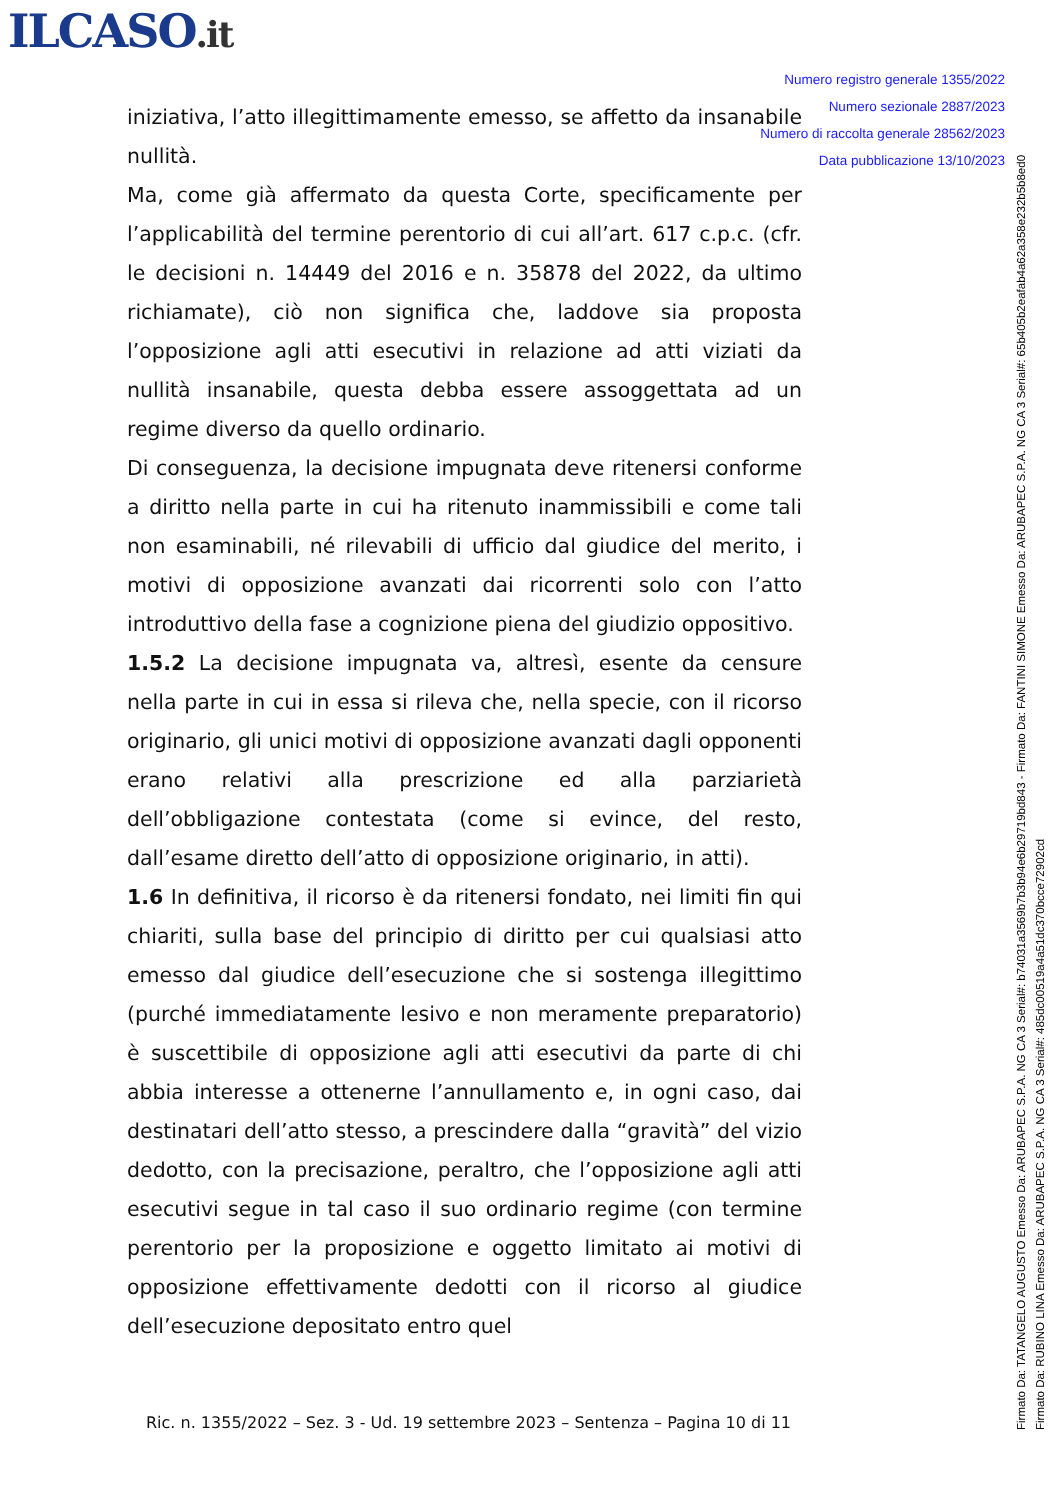ILCASO.it
Numero registro generale 1355/2022
Numero sezionale 2887/2023
Numero di raccolta generale 28562/2023
Data pubblicazione 13/10/2023
iniziativa, l’atto illegittimamente emesso, se affetto da insanabile nullità.
Ma, come già affermato da questa Corte, specificamente per l’applicabilità del termine perentorio di cui all’art. 617 c.p.c. (cfr. le decisioni n. 14449 del 2016 e n. 35878 del 2022, da ultimo richiamate), ciò non significa che, laddove sia proposta l’opposizione agli atti esecutivi in relazione ad atti viziati da nullità insanabile, questa debba essere assoggettata ad un regime diverso da quello ordinario.
Di conseguenza, la decisione impugnata deve ritenersi conforme a diritto nella parte in cui ha ritenuto inammissibili e come tali non esaminabili, né rilevabili di ufficio dal giudice del merito, i motivi di opposizione avanzati dai ricorrenti solo con l’atto introduttivo della fase a cognizione piena del giudizio oppositivo.
1.5.2 La decisione impugnata va, altresì, esente da censure nella parte in cui in essa si rileva che, nella specie, con il ricorso originario, gli unici motivi di opposizione avanzati dagli opponenti erano relativi alla prescrizione ed alla parziarietà dell’obbligazione contestata (come si evince, del resto, dall’esame diretto dell’atto di opposizione originario, in atti).
1.6 In definitiva, il ricorso è da ritenersi fondato, nei limiti fin qui chiariti, sulla base del principio di diritto per cui qualsiasi atto emesso dal giudice dell’esecuzione che si sostenga illegittimo (purché immediatamente lesivo e non meramente preparatorio) è suscettibile di opposizione agli atti esecutivi da parte di chi abbia interesse a ottenerne l’annullamento e, in ogni caso, dai destinatari dell’atto stesso, a prescindere dalla “gravità” del vizio dedotto, con la precisazione, peraltro, che l’opposizione agli atti esecutivi segue in tal caso il suo ordinario regime (con termine perentorio per la proposizione e oggetto limitato ai motivi di opposizione effettivamente dedotti con il ricorso al giudice dell’esecuzione depositato entro quel
Ric. n. 1355/2022 – Sez. 3 - Ud. 19 settembre 2023 – Sentenza – Pagina 10 di 11
Firmato Da: TATANGELO AUGUSTO Emesso Da: ARUBAPEC S.P.A. NG CA 3 Serial#: b74031a3569b7b3b94e6b29719bd843 - Firmato Da: FANTINI SIMONE Emesso Da: ARUBAPEC S.P.A. NG CA 3 Serial#: 65b405b2eafab4a62a358e232b5b8ed0
Firmato Da: RUBINO LINA Emesso Da: ARUBAPEC S.P.A. NG CA 3 Serial#: 485dc00519a4a51dc370bcce72902cd